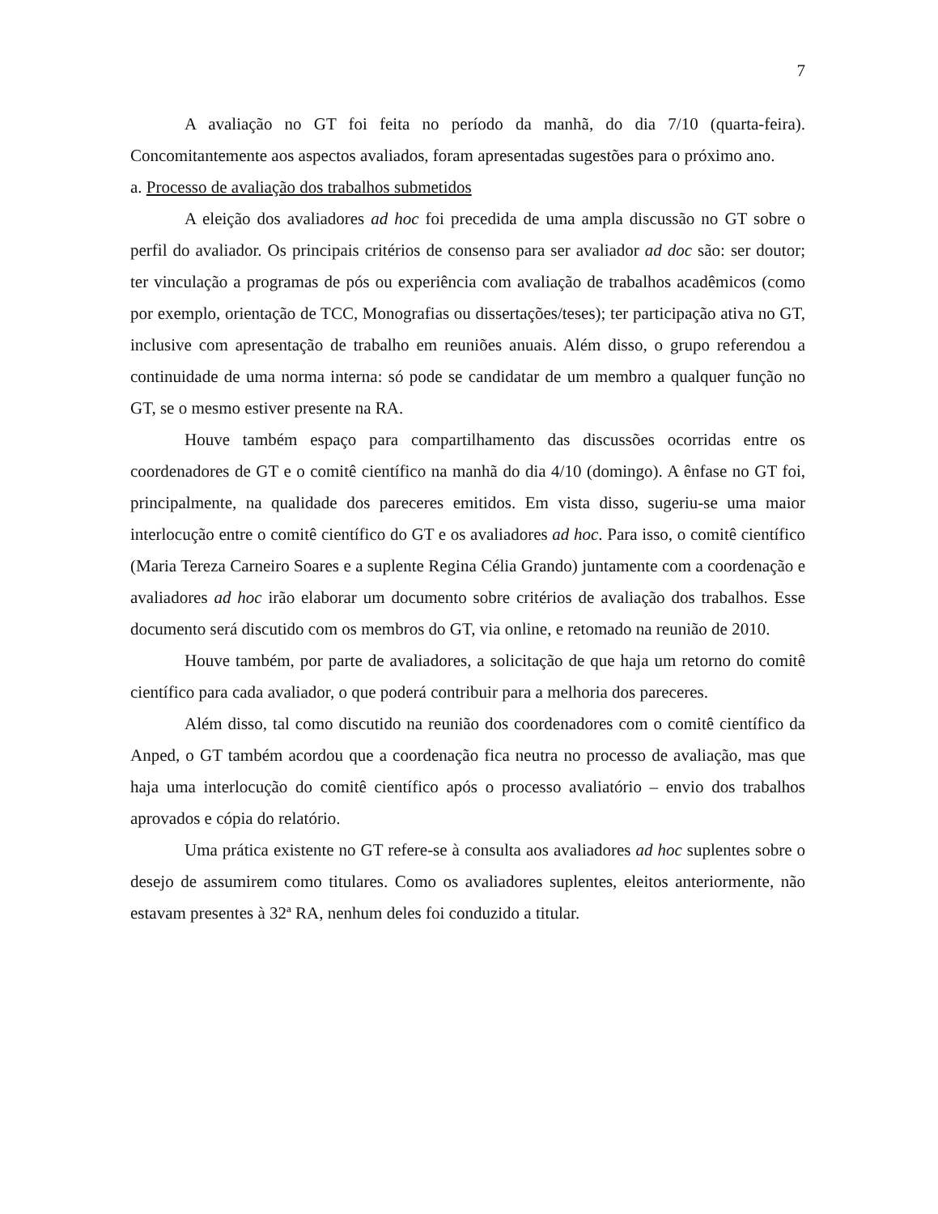7
A avaliação no GT foi feita no período da manhã, do dia 7/10 (quarta-feira). Concomitantemente aos aspectos avaliados, foram apresentadas sugestões para o próximo ano.
a. Processo de avaliação dos trabalhos submetidos
A eleição dos avaliadores ad hoc foi precedida de uma ampla discussão no GT sobre o perfil do avaliador. Os principais critérios de consenso para ser avaliador ad doc são: ser doutor; ter vinculação a programas de pós ou experiência com avaliação de trabalhos acadêmicos (como por exemplo, orientação de TCC, Monografias ou dissertações/teses); ter participação ativa no GT, inclusive com apresentação de trabalho em reuniões anuais. Além disso, o grupo referendou a continuidade de uma norma interna: só pode se candidatar de um membro a qualquer função no GT, se o mesmo estiver presente na RA.
Houve também espaço para compartilhamento das discussões ocorridas entre os coordenadores de GT e o comitê científico na manhã do dia 4/10 (domingo). A ênfase no GT foi, principalmente, na qualidade dos pareceres emitidos. Em vista disso, sugeriu-se uma maior interlocução entre o comitê científico do GT e os avaliadores ad hoc. Para isso, o comitê científico (Maria Tereza Carneiro Soares e a suplente Regina Célia Grando) juntamente com a coordenação e avaliadores ad hoc irão elaborar um documento sobre critérios de avaliação dos trabalhos. Esse documento será discutido com os membros do GT, via online, e retomado na reunião de 2010.
Houve também, por parte de avaliadores, a solicitação de que haja um retorno do comitê científico para cada avaliador, o que poderá contribuir para a melhoria dos pareceres.
Além disso, tal como discutido na reunião dos coordenadores com o comitê científico da Anped, o GT também acordou que a coordenação fica neutra no processo de avaliação, mas que haja uma interlocução do comitê científico após o processo avaliatório – envio dos trabalhos aprovados e cópia do relatório.
Uma prática existente no GT refere-se à consulta aos avaliadores ad hoc suplentes sobre o desejo de assumirem como titulares. Como os avaliadores suplentes, eleitos anteriormente, não estavam presentes à 32ª RA, nenhum deles foi conduzido a titular.